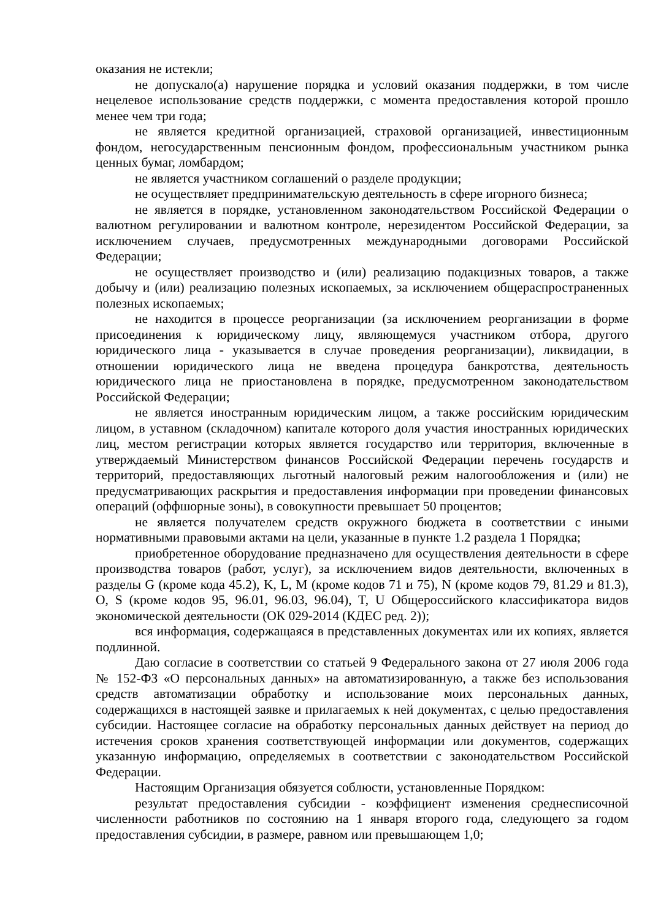оказания не истекли;
не допускало(а) нарушение порядка и условий оказания поддержки, в том числе нецелевое использование средств поддержки, с момента предоставления которой прошло менее чем три года;
не является кредитной организацией, страховой организацией, инвестиционным фондом, негосударственным пенсионным фондом, профессиональным участником рынка ценных бумаг, ломбардом;
не является участником соглашений о разделе продукции;
не осуществляет предпринимательскую деятельность в сфере игорного бизнеса;
не является в порядке, установленном законодательством Российской Федерации о валютном регулировании и валютном контроле, нерезидентом Российской Федерации, за исключением случаев, предусмотренных международными договорами Российской Федерации;
не осуществляет производство и (или) реализацию подакцизных товаров, а также добычу и (или) реализацию полезных ископаемых, за исключением общераспространенных полезных ископаемых;
не находится в процессе реорганизации (за исключением реорганизации в форме присоединения к юридическому лицу, являющемуся участником отбора, другого юридического лица - указывается в случае проведения реорганизации), ликвидации, в отношении юридического лица не введена процедура банкротства, деятельность юридического лица не приостановлена в порядке, предусмотренном законодательством Российской Федерации;
не является иностранным юридическим лицом, а также российским юридическим лицом, в уставном (складочном) капитале которого доля участия иностранных юридических лиц, местом регистрации которых является государство или территория, включенные в утверждаемый Министерством финансов Российской Федерации перечень государств и территорий, предоставляющих льготный налоговый режим налогообложения и (или) не предусматривающих раскрытия и предоставления информации при проведении финансовых операций (оффшорные зоны), в совокупности превышает 50 процентов;
не является получателем средств окружного бюджета в соответствии с иными нормативными правовыми актами на цели, указанные в пункте 1.2 раздела 1 Порядка;
приобретенное оборудование предназначено для осуществления деятельности в сфере производства товаров (работ, услуг), за исключением видов деятельности, включенных в разделы G (кроме кода 45.2), K, L, M (кроме кодов 71 и 75), N (кроме кодов 79, 81.29 и 81.3), O, S (кроме кодов 95, 96.01, 96.03, 96.04), T, U Общероссийского классификатора видов экономической деятельности (ОК 029-2014 (КДЕС ред. 2));
вся информация, содержащаяся в представленных документах или их копиях, является подлинной.
Даю согласие в соответствии со статьей 9 Федерального закона от 27 июля 2006 года № 152-ФЗ «О персональных данных» на автоматизированную, а также без использования средств автоматизации обработку и использование моих персональных данных, содержащихся в настоящей заявке и прилагаемых к ней документах, с целью предоставления субсидии. Настоящее согласие на обработку персональных данных действует на период до истечения сроков хранения соответствующей информации или документов, содержащих указанную информацию, определяемых в соответствии с законодательством Российской Федерации.
Настоящим Организация обязуется соблюсти, установленные Порядком:
результат предоставления субсидии - коэффициент изменения среднесписочной численности работников по состоянию на 1 января второго года, следующего за годом предоставления субсидии, в размере, равном или превышающем 1,0;